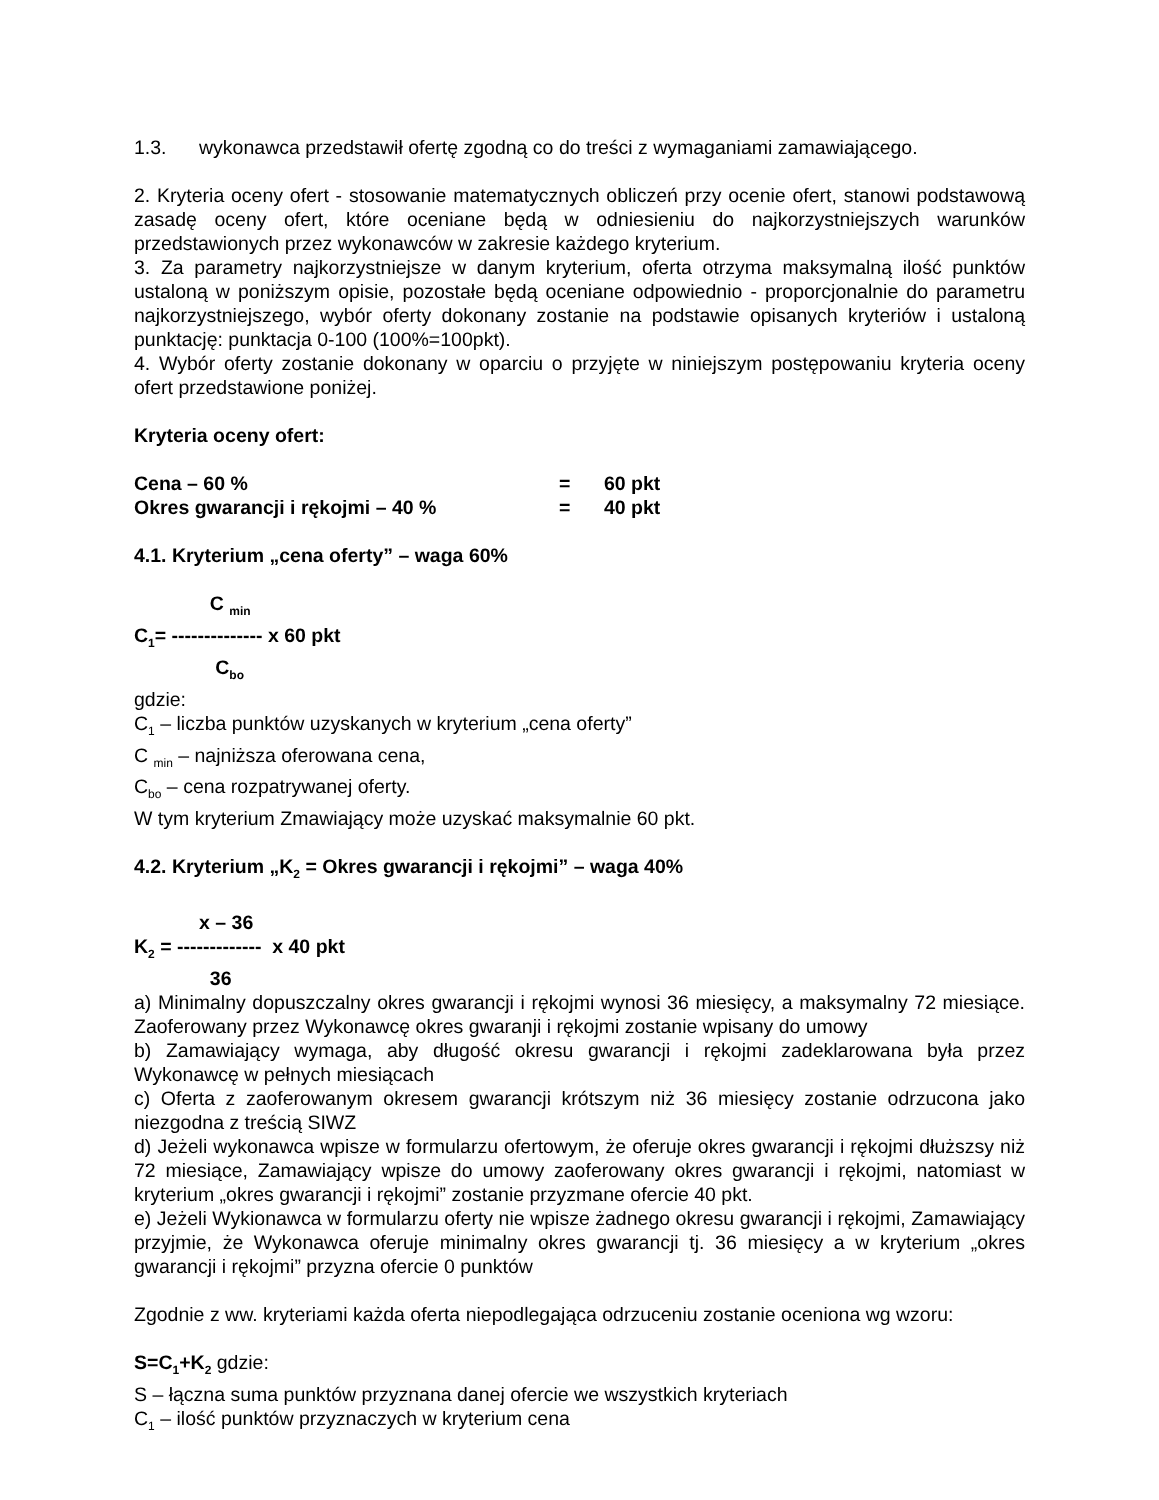1.3. wykonawca przedstawił ofertę zgodną co do treści z wymaganiami zamawiającego.
2. Kryteria oceny ofert - stosowanie matematycznych obliczeń przy ocenie ofert, stanowi podstawową zasadę oceny ofert, które oceniane będą w odniesieniu do najkorzystniejszych warunków przedstawionych przez wykonawców w zakresie każdego kryterium.
3. Za parametry najkorzystniejsze w danym kryterium, oferta otrzyma maksymalną ilość punktów ustaloną w poniższym opisie, pozostałe będą oceniane odpowiednio - proporcjonalnie do parametru najkorzystniejszego, wybór oferty dokonany zostanie na podstawie opisanych kryteriów i ustaloną punktację: punktacja 0-100 (100%=100pkt).
4. Wybór oferty zostanie dokonany w oparciu o przyjęte w niniejszym postępowaniu kryteria oceny ofert przedstawione poniżej.
Kryteria oceny ofert:
Cena – 60 % = 60 pkt
Okres gwarancji i rękojmi – 40 % = 40 pkt
4.1. Kryterium „cena oferty” – waga 60%
C <sub>min</sub>
C<sub>1</sub>= -------------- x 60 pkt
C<sub>bo</sub>
gdzie:
C<sub>1</sub> – liczba punktów uzyskanych w kryterium „cena oferty”
C <sub>min</sub> – najniższa oferowana cena,
C<sub>bo</sub> – cena rozpatrywanej oferty.
W tym kryterium Zmawiający może uzyskać maksymalnie 60 pkt.
4.2. Kryterium „K<sub>2</sub> = Okres gwarancji i rękojmi” – waga 40%
x – 36
K<sub>2</sub> = ------------- x 40 pkt
36
a) Minimalny dopuszczalny okres gwarancji i rękojmi wynosi 36 miesięcy, a maksymalny 72 miesiące. Zaoferowany przez Wykonawcę okres gwaranji i rękojmi zostanie wpisany do umowy
b) Zamawiający wymaga, aby długość okresu gwarancji i rękojmi zadeklarowana była przez Wykonawcę w pełnych miesiącach
c) Oferta z zaoferowanym okresem gwarancji krótszym niż 36 miesięcy zostanie odrzucona jako niezgodna z treścią SIWZ
d) Jeżeli wykonawca wpisze w formularzu ofertowym, że oferuje okres gwarancji i rękojmi dłuższsy niż 72 miesiące, Zamawiający wpisze do umowy zaoferowany okres gwarancji i rękojmi, natomiast w kryterium „okres gwarancji i rękojmi” zostanie przyzmane ofercie 40 pkt.
e) Jeżeli Wykionawca w formularzu oferty nie wpisze żadnego okresu gwarancji i rękojmi, Zamawiający przyjmie, że Wykonawca oferuje minimalny okres gwarancji tj. 36 miesięcy a w kryterium „okres gwarancji i rękojmi” przyzna ofercie 0 punktów
Zgodnie z ww. kryteriami każda oferta niepodlegająca odrzuceniu zostanie oceniona wg wzoru:
S=C<sub>1</sub>+K<sub>2</sub> gdzie:
S – łączna suma punktów przyznana danej ofercie we wszystkich kryteriach
C<sub>1</sub> – ilość punktów przyznaczych w kryterium cena